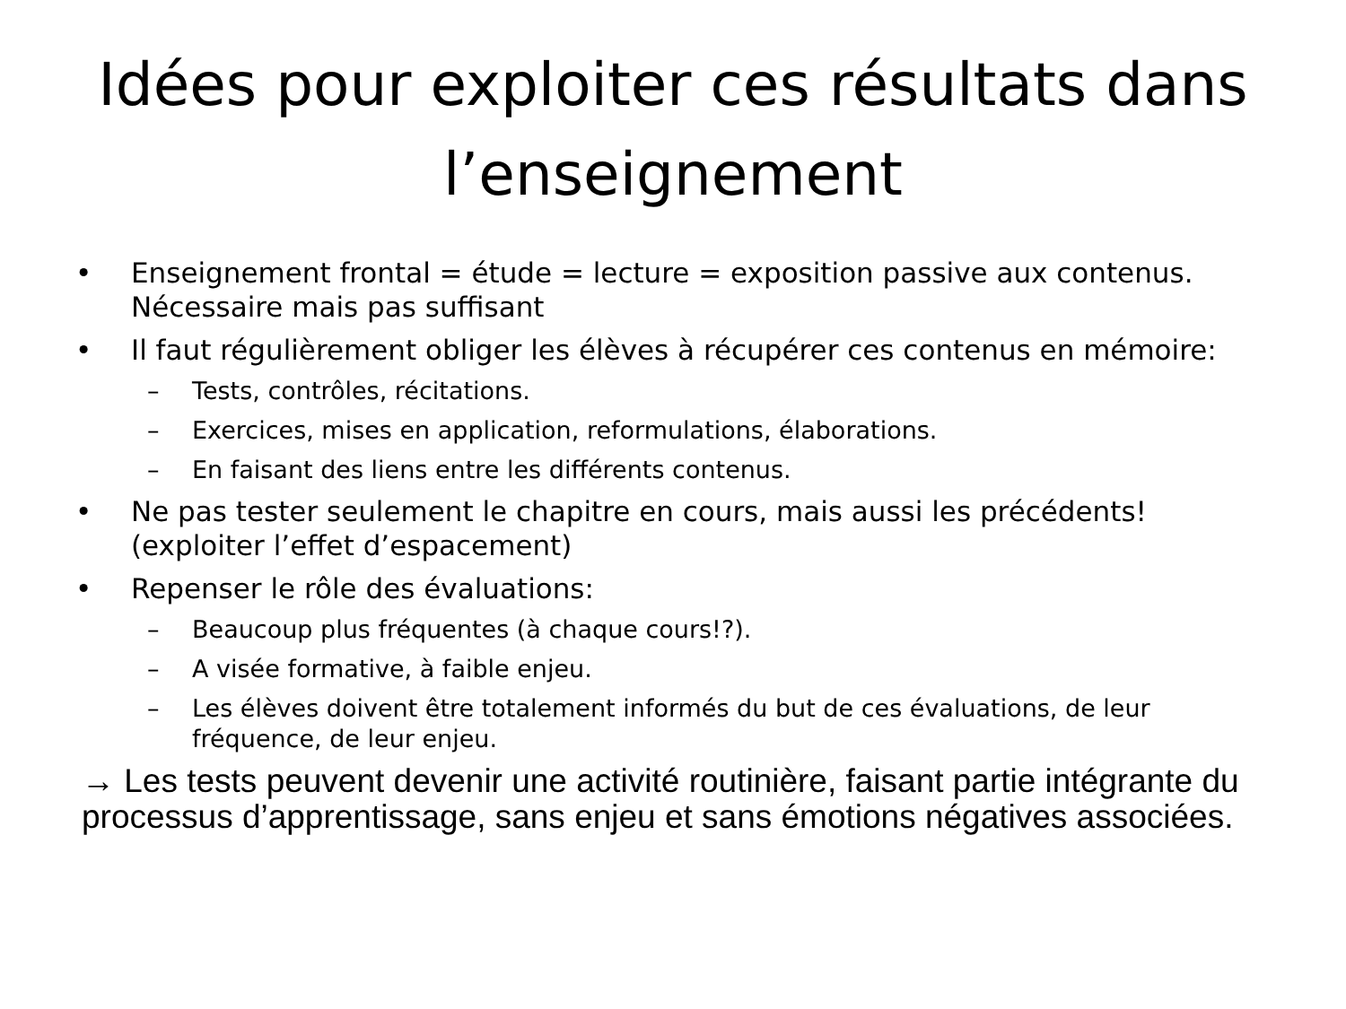Idées pour exploiter ces résultats dans l’enseignement
• Enseignement frontal = étude = lecture = exposition passive aux contenus. Nécessaire mais pas suffisant
• Il faut régulièrement obliger les élèves à récupérer ces contenus en mémoire:
– Tests, contrôles, récitations.
– Exercices, mises en application, reformulations, élaborations.
– En faisant des liens entre les différents contenus.
• Ne pas tester seulement le chapitre en cours, mais aussi les précédents! (exploiter l’effet d’espacement)
• Repenser le rôle des évaluations:
– Beaucoup plus fréquentes (à chaque cours!?).
– A visée formative, à faible enjeu.
– Les élèves doivent être totalement informés du but de ces évaluations, de leur fréquence, de leur enjeu.
→ Les tests peuvent devenir une activité routinière, faisant partie intégrante du processus d’apprentissage, sans enjeu et sans émotions négatives associées.